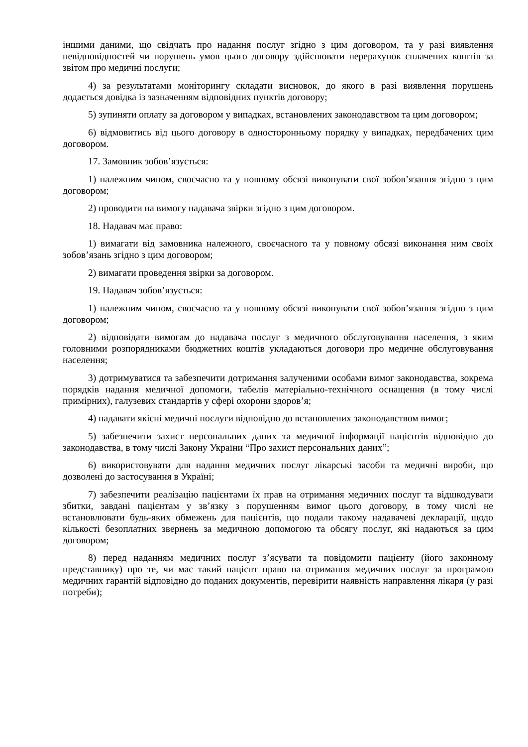іншими даними, що свідчать про надання послуг згідно з цим договором, та у разі виявлення невідповідностей чи порушень умов цього договору здійснювати перерахунок сплачених коштів за звітом про медичні послуги;
4) за результатами моніторингу складати висновок, до якого в разі виявлення порушень додається довідка із зазначенням відповідних пунктів договору;
5) зупиняти оплату за договором у випадках, встановлених законодавством та цим договором;
6) відмовитись від цього договору в односторонньому порядку у випадках, передбачених цим договором.
17. Замовник зобов’язується:
1) належним чином, своєчасно та у повному обсязі виконувати свої зобов’язання згідно з цим договором;
2) проводити на вимогу надавача звірки згідно з цим договором.
18. Надавач має право:
1) вимагати від замовника належного, своєчасного та у повному обсязі виконання ним своїх зобов’язань згідно з цим договором;
2) вимагати проведення звірки за договором.
19. Надавач зобов’язується:
1) належним чином, своєчасно та у повному обсязі виконувати свої зобов’язання згідно з цим договором;
2) відповідати вимогам до надавача послуг з медичного обслуговування населення, з яким головними розпорядниками бюджетних коштів укладаються договори про медичне обслуговування населення;
3) дотримуватися та забезпечити дотримання залученими особами вимог законодавства, зокрема порядків надання медичної допомоги, табелів матеріально-технічного оснащення (в тому числі примірних), галузевих стандартів у сфері охорони здоров’я;
4) надавати якісні медичні послуги відповідно до встановлених законодавством вимог;
5) забезпечити захист персональних даних та медичної інформації пацієнтів відповідно до законодавства, в тому числі Закону України “Про захист персональних даних”;
6) використовувати для надання медичних послуг лікарські засоби та медичні вироби, що дозволені до застосування в Україні;
7) забезпечити реалізацію пацієнтами їх прав на отримання медичних послуг та відшкодувати збитки, завдані пацієнтам у зв’язку з порушенням вимог цього договору, в тому числі не встановлювати будь-яких обмежень для пацієнтів, що подали такому надавачеві декларації, щодо кількості безоплатних звернень за медичною допомогою та обсягу послуг, які надаються за цим договором;
8) перед наданням медичних послуг з’ясувати та повідомити пацієнту (його законному представнику) про те, чи має такий пацієнт право на отримання медичних послуг за програмою медичних гарантій відповідно до поданих документів, перевірити наявність направлення лікаря (у разі потреби);